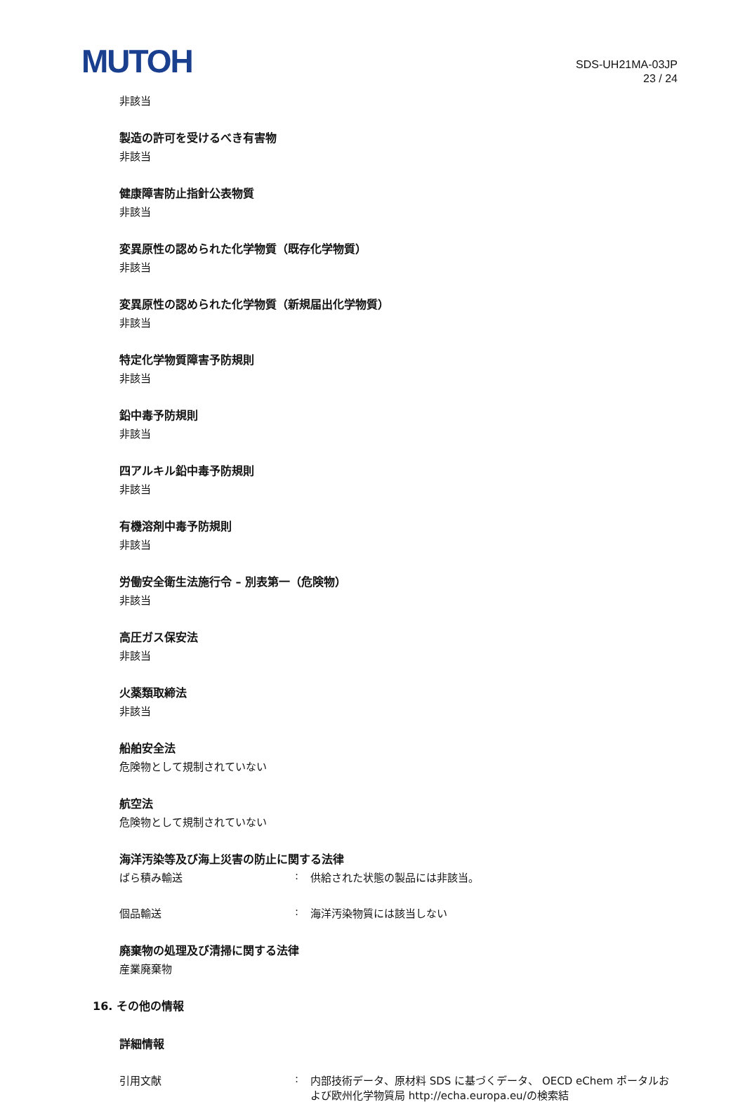MUTOH
SDS-UH21MA-03JP
23 / 24
非該当
製造の許可を受けるべき有害物
非該当
健康障害防止指針公表物質
非該当
変異原性の認められた化学物質（既存化学物質）
非該当
変異原性の認められた化学物質（新規届出化学物質）
非該当
特定化学物質障害予防規則
非該当
鉛中毒予防規則
非該当
四アルキル鉛中毒予防規則
非該当
有機溶剤中毒予防規則
非該当
労働安全衛生法施行令 – 別表第一（危険物）
非該当
高圧ガス保安法
非該当
火薬類取締法
非該当
船舶安全法
危険物として規制されていない
航空法
危険物として規制されていない
海洋汚染等及び海上災害の防止に関する法律
ばら積み輸送: 供給された状態の製品には非該当。
個品輸送: 海洋汚染物質には該当しない
廃棄物の処理及び清掃に関する法律
産業廃棄物
16. その他の情報
詳細情報
引用文献: 内部技術データ、原材料 SDS に基づくデータ、 OECD eChem ポータルおよび欧州化学物質局 http://echa.europa.eu/の検索結